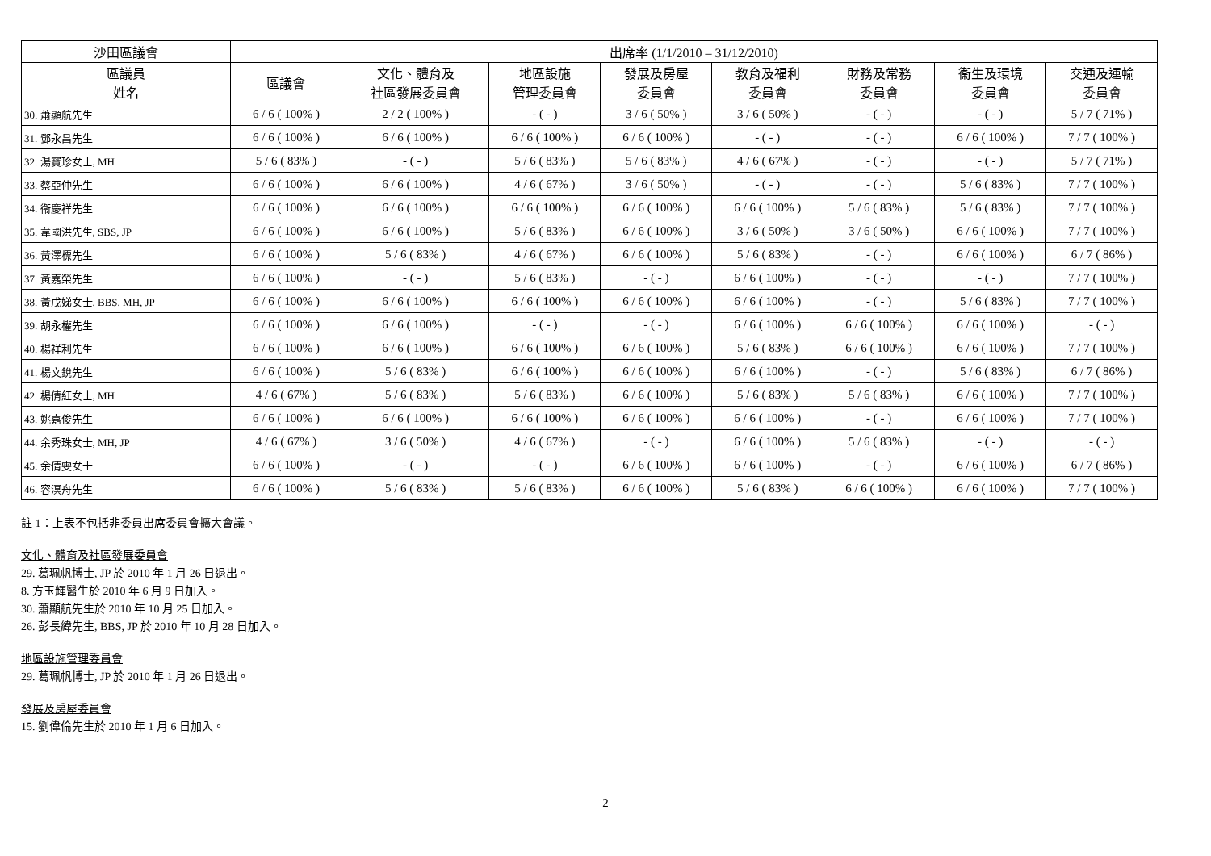| 沙田區議會 | 出席率 (1/1/2010 – 31/12/2010) | | | | | | | |
| --- | --- | --- | --- | --- | --- | --- | --- | --- |
| 區議員 姓名 | 區議會 | 文化、體育及 社區發展委員會 | 地區設施 管理委員會 | 發展及房屋 委員會 | 教育及福利 委員會 | 財務及常務 委員會 | 衞生及環境 委員會 | 交通及運輸 委員會 |
| 30. 蕭顯航先生 | 6 / 6 ( 100% ) | 2 / 2 ( 100% ) | - ( - ) | 3 / 6 ( 50% ) | 3 / 6 ( 50% ) | - ( - ) | - ( - ) | 5 / 7 ( 71% ) |
| 31. 鄧永昌先生 | 6 / 6 ( 100% ) | 6 / 6 ( 100% ) | 6 / 6 ( 100% ) | 6 / 6 ( 100% ) | - ( - ) | - ( - ) | 6 / 6 ( 100% ) | 7 / 7 ( 100% ) |
| 32. 湯寶珍女士, MH | 5 / 6 ( 83% ) | - ( - ) | 5 / 6 ( 83% ) | 5 / 6 ( 83% ) | 4 / 6 ( 67% ) | - ( - ) | - ( - ) | 5 / 7 ( 71% ) |
| 33. 蔡亞仲先生 | 6 / 6 ( 100% ) | 6 / 6 ( 100% ) | 4 / 6 ( 67% ) | 3 / 6 ( 50% ) | - ( - ) | - ( - ) | 5 / 6 ( 83% ) | 7 / 7 ( 100% ) |
| 34. 衞慶祥先生 | 6 / 6 ( 100% ) | 6 / 6 ( 100% ) | 6 / 6 ( 100% ) | 6 / 6 ( 100% ) | 6 / 6 ( 100% ) | 5 / 6 ( 83% ) | 5 / 6 ( 83% ) | 7 / 7 ( 100% ) |
| 35. 韋國洪先生, SBS, JP | 6 / 6 ( 100% ) | 6 / 6 ( 100% ) | 5 / 6 ( 83% ) | 6 / 6 ( 100% ) | 3 / 6 ( 50% ) | 3 / 6 ( 50% ) | 6 / 6 ( 100% ) | 7 / 7 ( 100% ) |
| 36. 黃澤標先生 | 6 / 6 ( 100% ) | 5 / 6 ( 83% ) | 4 / 6 ( 67% ) | 6 / 6 ( 100% ) | 5 / 6 ( 83% ) | - ( - ) | 6 / 6 ( 100% ) | 6 / 7 ( 86% ) |
| 37. 黃嘉榮先生 | 6 / 6 ( 100% ) | - ( - ) | 5 / 6 ( 83% ) | - ( - ) | 6 / 6 ( 100% ) | - ( - ) | - ( - ) | 7 / 7 ( 100% ) |
| 38. 黃戊娣女士, BBS, MH, JP | 6 / 6 ( 100% ) | 6 / 6 ( 100% ) | 6 / 6 ( 100% ) | 6 / 6 ( 100% ) | 6 / 6 ( 100% ) | - ( - ) | 5 / 6 ( 83% ) | 7 / 7 ( 100% ) |
| 39. 胡永權先生 | 6 / 6 ( 100% ) | 6 / 6 ( 100% ) | - ( - ) | - ( - ) | 6 / 6 ( 100% ) | 6 / 6 ( 100% ) | 6 / 6 ( 100% ) | - ( - ) |
| 40. 楊祥利先生 | 6 / 6 ( 100% ) | 6 / 6 ( 100% ) | 6 / 6 ( 100% ) | 6 / 6 ( 100% ) | 5 / 6 ( 83% ) | 6 / 6 ( 100% ) | 6 / 6 ( 100% ) | 7 / 7 ( 100% ) |
| 41. 楊文銳先生 | 6 / 6 ( 100% ) | 5 / 6 ( 83% ) | 6 / 6 ( 100% ) | 6 / 6 ( 100% ) | 6 / 6 ( 100% ) | - ( - ) | 5 / 6 ( 83% ) | 6 / 7 ( 86% ) |
| 42. 楊倩紅女士, MH | 4 / 6 ( 67% ) | 5 / 6 ( 83% ) | 5 / 6 ( 83% ) | 6 / 6 ( 100% ) | 5 / 6 ( 83% ) | 5 / 6 ( 83% ) | 6 / 6 ( 100% ) | 7 / 7 ( 100% ) |
| 43. 姚嘉俊先生 | 6 / 6 ( 100% ) | 6 / 6 ( 100% ) | 6 / 6 ( 100% ) | 6 / 6 ( 100% ) | 6 / 6 ( 100% ) | - ( - ) | 6 / 6 ( 100% ) | 7 / 7 ( 100% ) |
| 44. 余秀珠女士, MH, JP | 4 / 6 ( 67% ) | 3 / 6 ( 50% ) | 4 / 6 ( 67% ) | - ( - ) | 6 / 6 ( 100% ) | 5 / 6 ( 83% ) | - ( - ) | - ( - ) |
| 45. 余倩雯女士 | 6 / 6 ( 100% ) | - ( - ) | - ( - ) | 6 / 6 ( 100% ) | 6 / 6 ( 100% ) | - ( - ) | 6 / 6 ( 100% ) | 6 / 7 ( 86% ) |
| 46. 容溟舟先生 | 6 / 6 ( 100% ) | 5 / 6 ( 83% ) | 5 / 6 ( 83% ) | 6 / 6 ( 100% ) | 5 / 6 ( 83% ) | 6 / 6 ( 100% ) | 6 / 6 ( 100% ) | 7 / 7 ( 100% ) |
註 1：上表不包括非委員出席委員會擴大會議。
文化、體育及社區發展委員會
29. 葛珮帆博士, JP 於 2010 年 1 月 26 日退出。
8. 方玉輝醫生於 2010 年 6 月 9 日加入。
30. 蕭顯航先生於 2010 年 10 月 25 日加入。
26. 彭長緯先生, BBS, JP 於 2010 年 10 月 28 日加入。
地區設施管理委員會
29. 葛珮帆博士, JP 於 2010 年 1 月 26 日退出。
發展及房屋委員會
15. 劉偉倫先生於 2010 年 1 月 6 日加入。
2